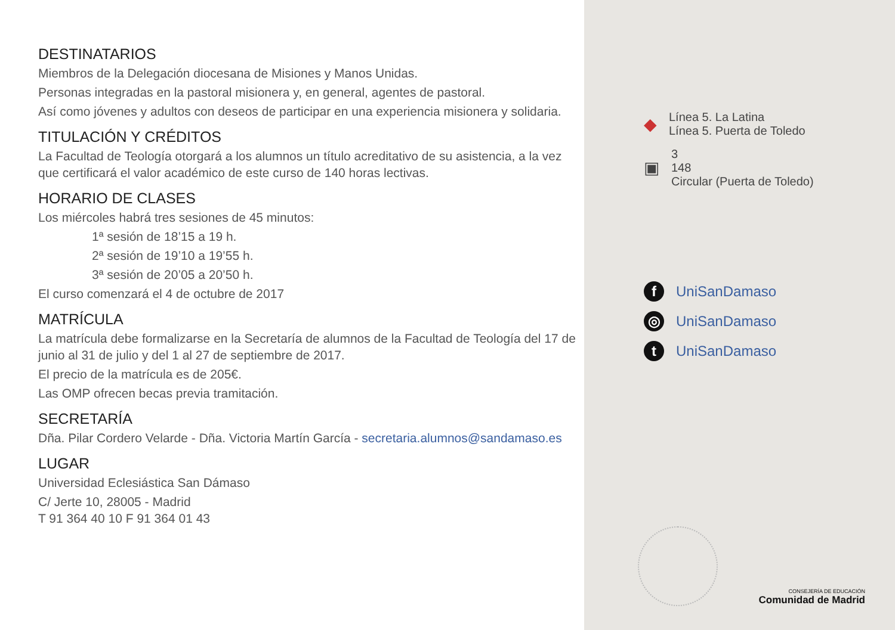DESTINATARIOS
Miembros de la Delegación diocesana de Misiones y Manos Unidas.
Personas integradas en la pastoral misionera y, en general, agentes de pastoral.
Así como jóvenes y adultos con deseos de participar en una experiencia misionera y solidaria.
TITULACIÓN Y CRÉDITOS
La Facultad de Teología otorgará a los alumnos un título acreditativo de su asistencia, a la vez que certificará el valor académico de este curso de 140 horas lectivas.
HORARIO DE CLASES
Los miércoles habrá tres sesiones de 45 minutos:
1ª sesión de 18’15 a 19 h.
2ª sesión de 19’10 a 19’55 h.
3ª sesión de 20’05 a 20’50 h.
El curso comenzará el 4 de octubre de 2017
MATRÍCULA
La matrícula debe formalizarse en la Secretaría de alumnos de la Facultad de Teología del 17 de junio al 31 de julio y del 1 al 27 de septiembre de 2017.
El precio de la matrícula es de 205€.
Las OMP ofrecen becas previa tramitación.
SECRETARÍA
Dña. Pilar Cordero Velarde - Dña. Victoria Martín García - secretaria.alumnos@sandamaso.es
LUGAR
Universidad Eclesiástica San Dámaso
C/ Jerte 10, 28005 - Madrid
T 91 364 40 10 F 91 364 01 43
◆ Línea 5. La Latina
Línea 5. Puerta de Toledo
▣ 3
148
Circular (Puerta de Toledo)
f UniSanDamaso
◎ UniSanDamaso
t UniSanDamaso
CONSEJERÍA DE EDUCACIÓN
Comunidad de Madrid